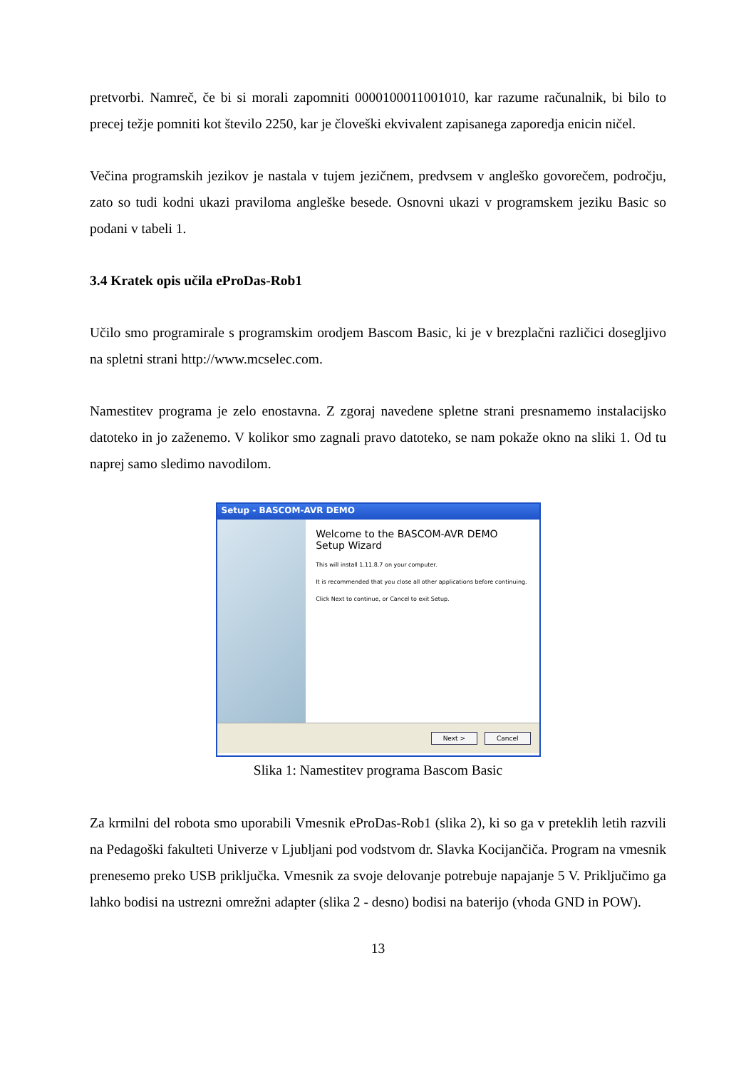pretvorbi. Namreč, če bi si morali zapomniti 0000100011001010, kar razume računalnik, bi bilo to precej težje pomniti kot število 2250, kar je človeški ekvivalent zapisanega zaporedja enicin ničel.
Večina programskih jezikov je nastala v tujem jezičnem, predvsem v angleško govorečem, področju, zato so tudi kodni ukazi praviloma angleške besede. Osnovni ukazi v programskem jeziku Basic so podani v tabeli 1.
3.4 Kratek opis učila eProDas-Rob1
Učilo smo programirale s programskim orodjem Bascom Basic, ki je v brezplačni različici dosegljivo na spletni strani http://www.mcselec.com.
Namestitev programa je zelo enostavna. Z zgoraj navedene spletne strani presnamemo instalacijsko datoteko in jo zaženemo. V kolikor smo zagnali pravo datoteko, se nam pokaže okno na sliki 1. Od tu naprej samo sledimo navodilom.
Setup - BASCOM-AVR DEMO
Welcome to the BASCOM-AVR DEMO Setup Wizard
This will install 1.11.8.7 on your computer.
It is recommended that you close all other applications before continuing.
Click Next to continue, or Cancel to exit Setup.
Next > Cancel
Slika 1: Namestitev programa Bascom Basic
Za krmilni del robota smo uporabili Vmesnik eProDas-Rob1 (slika 2), ki so ga v preteklih letih razvili na Pedagoški fakulteti Univerze v Ljubljani pod vodstvom dr. Slavka Kocijančiča. Program na vmesnik prenesemo preko USB priključka. Vmesnik za svoje delovanje potrebuje napajanje 5 V. Priključimo ga lahko bodisi na ustrezni omrežni adapter (slika 2 - desno) bodisi na baterijo (vhoda GND in POW).
13